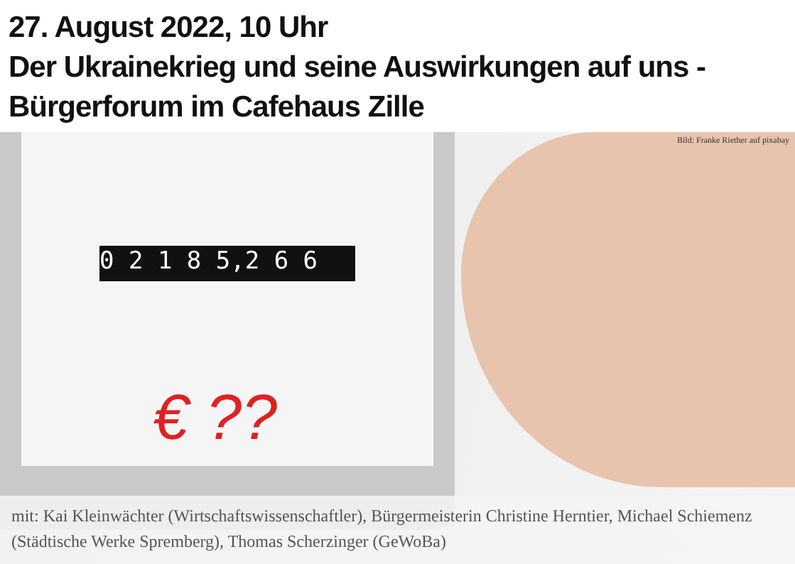27. August 2022, 10 Uhr
Der Ukrainekrieg und seine Auswirkungen auf uns -
Bürgerforum im Cafehaus Zille
0 2 1 8 5,2 6 6
€ ??
Bild: Franke Riether auf pixabay
mit: Kai Kleinwächter (Wirtschaftswissenschaftler), Bürgermeisterin Christine Herntier, Michael Schiemenz (Städtische Werke Spremberg), Thomas Scherzinger (GeWoBa)